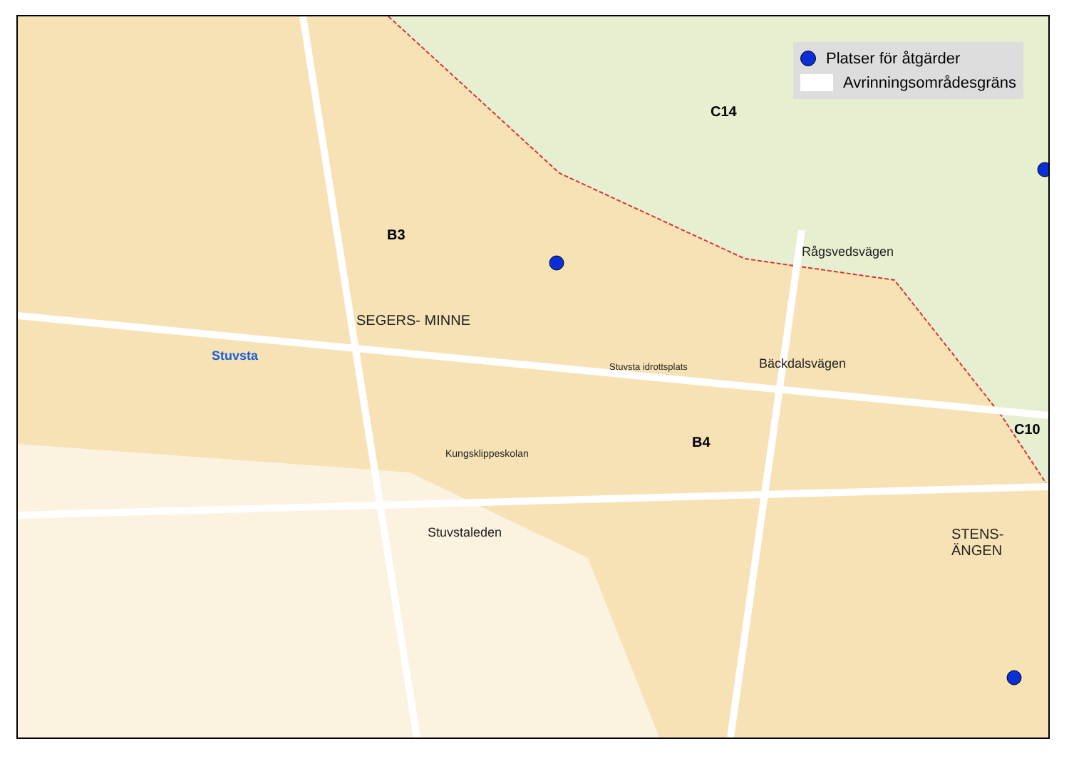Platser för åtgärder
Avrinningsområdesgräns
B3
C14
B4
C10
SEGERS- MINNE
Stuvsta
STENS- ÄNGEN
Stuvstaleden
Stuvsta idrottsplats
Kungsklippeskolan
Bäckdalsvägen
Rågsvedsvägen